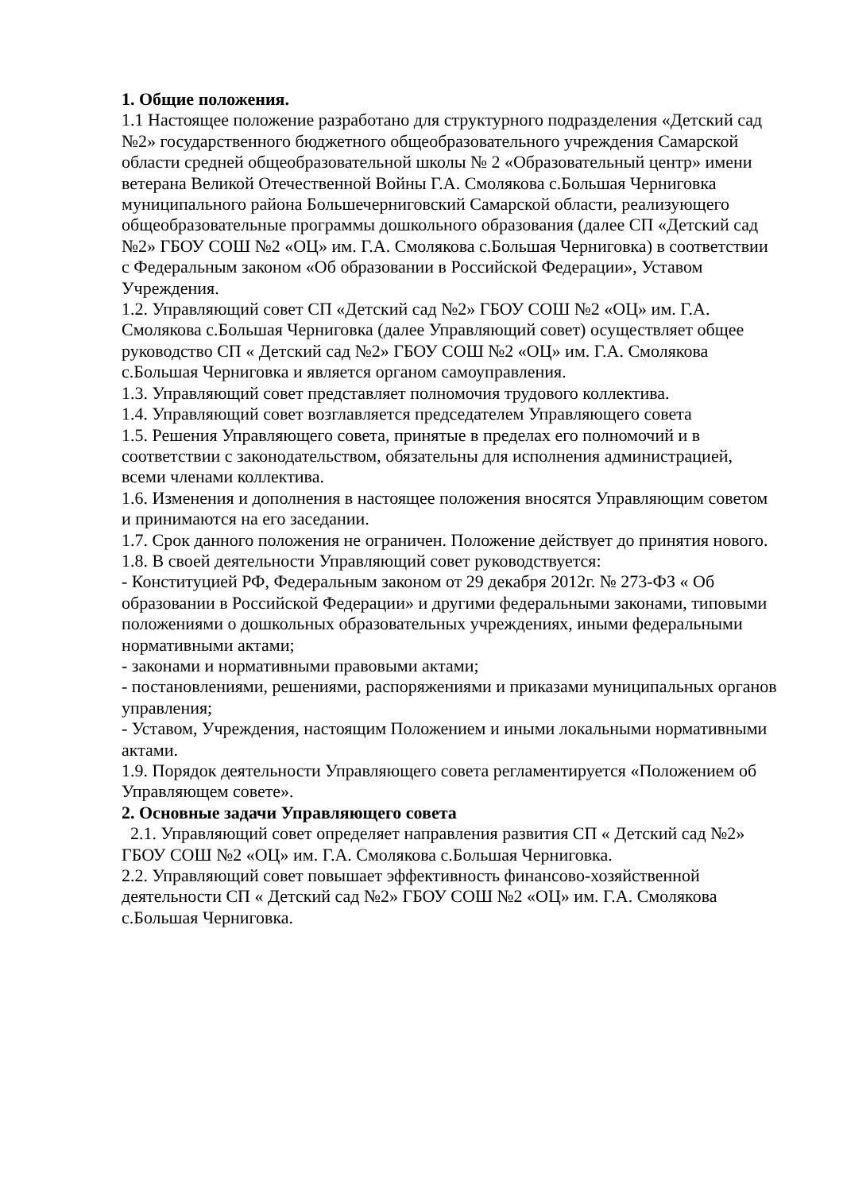1. Общие положения.
1.1 Настоящее положение разработано для структурного подразделения «Детский сад №2» государственного бюджетного общеобразовательного учреждения Самарской области средней общеобразовательной школы № 2 «Образовательный центр» имени ветерана Великой Отечественной Войны Г.А. Смолякова с.Большая Черниговка муниципального района Большечерниговский Самарской области, реализующего общеобразовательные программы дошкольного образования (далее СП «Детский сад №2» ГБОУ СОШ №2 «ОЦ» им. Г.А. Смолякова с.Большая Черниговка) в соответствии с Федеральным законом «Об образовании в Российской Федерации», Уставом Учреждения.
1.2. Управляющий совет СП «Детский сад №2» ГБОУ СОШ №2 «ОЦ» им. Г.А. Смолякова с.Большая Черниговка (далее Управляющий совет) осуществляет общее руководство СП « Детский сад №2» ГБОУ СОШ №2 «ОЦ» им. Г.А. Смолякова с.Большая Черниговка и является органом самоуправления.
1.3. Управляющий совет представляет полномочия трудового коллектива.
1.4. Управляющий совет возглавляется председателем Управляющего совета
1.5. Решения Управляющего совета, принятые в пределах его полномочий и в соответствии с законодательством, обязательны для исполнения администрацией, всеми членами коллектива.
1.6. Изменения и дополнения в настоящее положения вносятся Управляющим советом и принимаются на его заседании.
1.7. Срок данного положения не ограничен. Положение действует до принятия нового.
1.8. В своей деятельности Управляющий совет руководствуется:
- Конституцией РФ, Федеральным законом от 29 декабря 2012г. № 273-ФЗ « Об образовании в Российской Федерации» и другими федеральными законами, типовыми положениями о дошкольных образовательных учреждениях, иными федеральными нормативными актами;
- законами и нормативными правовыми актами;
- постановлениями, решениями, распоряжениями и приказами муниципальных органов управления;
- Уставом, Учреждения, настоящим Положением и иными локальными нормативными актами.
1.9. Порядок деятельности Управляющего совета регламентируется «Положением об Управляющем совете».
2. Основные задачи Управляющего совета
2.1. Управляющий совет определяет направления развития СП « Детский сад №2» ГБОУ СОШ №2 «ОЦ» им. Г.А. Смолякова с.Большая Черниговка.
2.2. Управляющий совет повышает эффективность финансово-хозяйственной деятельности СП « Детский сад №2» ГБОУ СОШ №2 «ОЦ» им. Г.А. Смолякова с.Большая Черниговка.